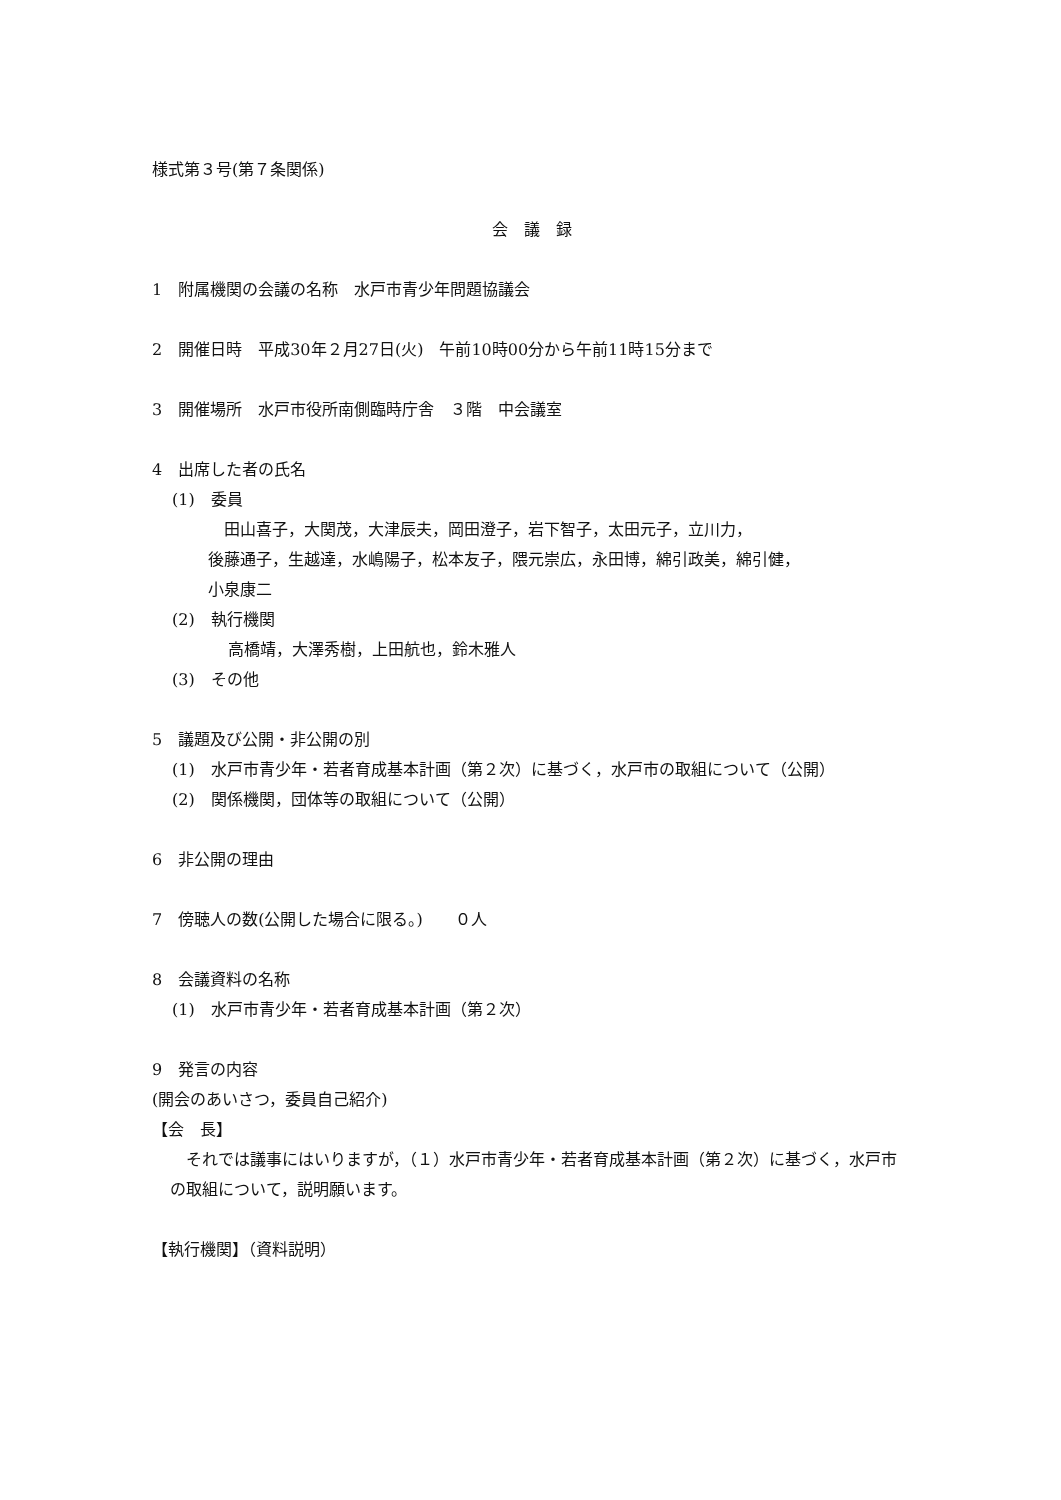様式第３号(第７条関係)
会　議　録
1　附属機関の会議の名称　水戸市青少年問題協議会
2　開催日時　平成30年２月27日(火)　午前10時00分から午前11時15分まで
3　開催場所　水戸市役所南側臨時庁舎　３階　中会議室
4　出席した者の氏名
(1)　委員
　田山喜子，大関茂，大津辰夫，岡田澄子，岩下智子，太田元子，立川力，
後藤通子，生越達，水嶋陽子，松本友子，隈元崇広，永田博，綿引政美，綿引健，
小泉康二
(2)　執行機関
高橋靖，大澤秀樹，上田航也，鈴木雅人
(3)　その他
5　議題及び公開・非公開の別
(1)　水戸市青少年・若者育成基本計画（第２次）に基づく，水戸市の取組について（公開）
(2)　関係機関，団体等の取組について（公開）
6　非公開の理由
7　傍聴人の数(公開した場合に限る。)　　０人
8　会議資料の名称
(1)　水戸市青少年・若者育成基本計画（第２次）
9　発言の内容
(開会のあいさつ，委員自己紹介)
【会　長】
　それでは議事にはいりますが，（１）水戸市青少年・若者育成基本計画（第２次）に基づく，水戸市の取組について，説明願います。
【執行機関】（資料説明）